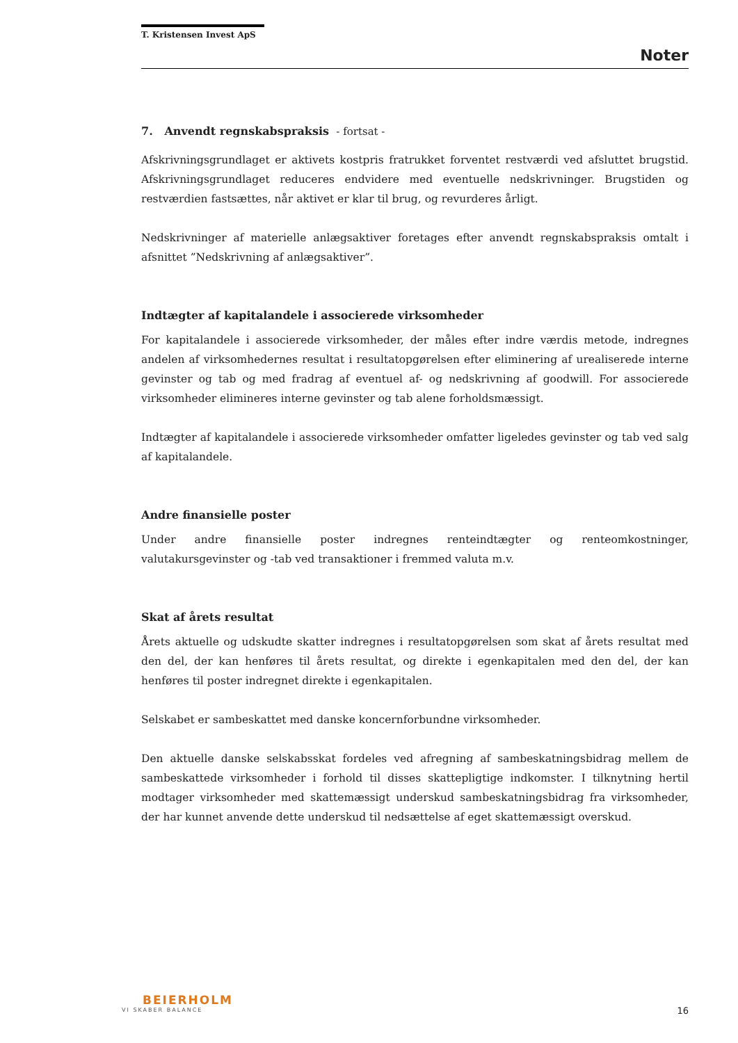T. Kristensen Invest ApS
Noter
7. Anvendt regnskabspraksis - fortsat -
Afskrivningsgrundlaget er aktivets kostpris fratrukket forventet restværdi ved afsluttet brugstid. Afskrivningsgrundlaget reduceres endvidere med eventuelle nedskrivninger. Brugstiden og restværdien fastsættes, når aktivet er klar til brug, og revurderes årligt.
Nedskrivninger af materielle anlægsaktiver foretages efter anvendt regnskabspraksis omtalt i afsnittet ”Nedskrivning af anlægsaktiver”.
Indtægter af kapitalandele i associerede virksomheder
For kapitalandele i associerede virksomheder, der måles efter indre værdis metode, indregnes andelen af virksomhedernes resultat i resultatopgørelsen efter eliminering af urealiserede interne gevinster og tab og med fradrag af eventuel af- og nedskrivning af goodwill. For associerede virksomheder elimineres interne gevinster og tab alene forholdsmæssigt.
Indtægter af kapitalandele i associerede virksomheder omfatter ligeledes gevinster og tab ved salg af kapitalandele.
Andre finansielle poster
Under andre finansielle poster indregnes renteindtægter og renteomkostninger, valutakursgevinster og -tab ved transaktioner i fremmed valuta m.v.
Skat af årets resultat
Årets aktuelle og udskudte skatter indregnes i resultatopgørelsen som skat af årets resultat med den del, der kan henføres til årets resultat, og direkte i egenkapitalen med den del, der kan henføres til poster indregnet direkte i egenkapitalen.
Selskabet er sambeskattet med danske koncernforbundne virksomheder.
Den aktuelle danske selskabsskat fordeles ved afregning af sambeskatningsbidrag mellem de sambeskattede virksomheder i forhold til disses skattepligtige indkomster. I tilknytning hertil modtager virksomheder med skattemæssigt underskud sambeskatningsbidrag fra virksomheder, der har kunnet anvende dette underskud til nedsættelse af eget skattemæssigt overskud.
BEIERHOLM
VI SKABER BALANCE
16